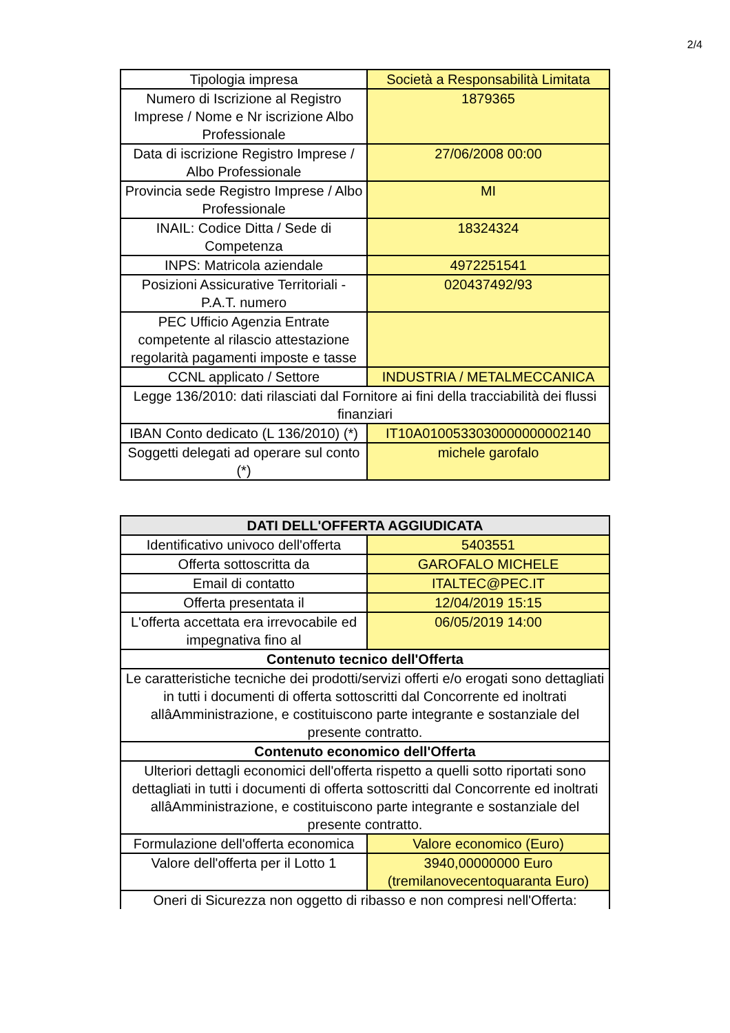2/4
| Tipologia impresa | Società a Responsabilità Limitata |
| Numero di Iscrizione al Registro Imprese / Nome e Nr iscrizione Albo Professionale | 1879365 |
| Data di iscrizione Registro Imprese / Albo Professionale | 27/06/2008 00:00 |
| Provincia sede Registro Imprese / Albo Professionale | MI |
| INAIL: Codice Ditta / Sede di Competenza | 18324324 |
| INPS: Matricola aziendale | 4972251541 |
| Posizioni Assicurative Territoriali - P.A.T. numero | 020437492/93 |
| PEC Ufficio Agenzia Entrate competente al rilascio attestazione regolarità pagamenti imposte e tasse | |
| CCNL applicato / Settore | INDUSTRIA / METALMECCANICA |
| Legge 136/2010: dati rilasciati dal Fornitore ai fini della tracciabilità dei flussi finanziari | |
| IBAN Conto dedicato (L 136/2010) (*) | IT10A0100533030000000002140 |
| Soggetti delegati ad operare sul conto (*) | michele garofalo |
| DATI DELL'OFFERTA AGGIUDICATA | |
| --- | --- |
| Identificativo univoco dell'offerta | 5403551 |
| Offerta sottoscritta da | GAROFALO MICHELE |
| Email di contatto | ITALTEC@PEC.IT |
| Offerta presentata il | 12/04/2019 15:15 |
| L'offerta accettata era irrevocabile ed impegnativa fino al | 06/05/2019 14:00 |
| Contenuto tecnico dell'Offerta | |
| Le caratteristiche tecniche dei prodotti/servizi offerti e/o erogati sono dettagliati in tutti i documenti di offerta sottoscritti dal Concorrente ed inoltrati allâAmministrazione, e costituiscono parte integrante e sostanziale del presente contratto. | |
| Contenuto economico dell'Offerta | |
| Ulteriori dettagli economici dell'offerta rispetto a quelli sotto riportati sono dettagliati in tutti i documenti di offerta sottoscritti dal Concorrente ed inoltrati allâAmministrazione, e costituiscono parte integrante e sostanziale del presente contratto. | |
| Formulazione dell'offerta economica | Valore economico (Euro) |
| Valore dell'offerta per il Lotto 1 | 3940,00000000 Euro (tremilanovecentoquaranta Euro) |
| Oneri di Sicurezza non oggetto di ribasso e non compresi nell'Offerta: | |